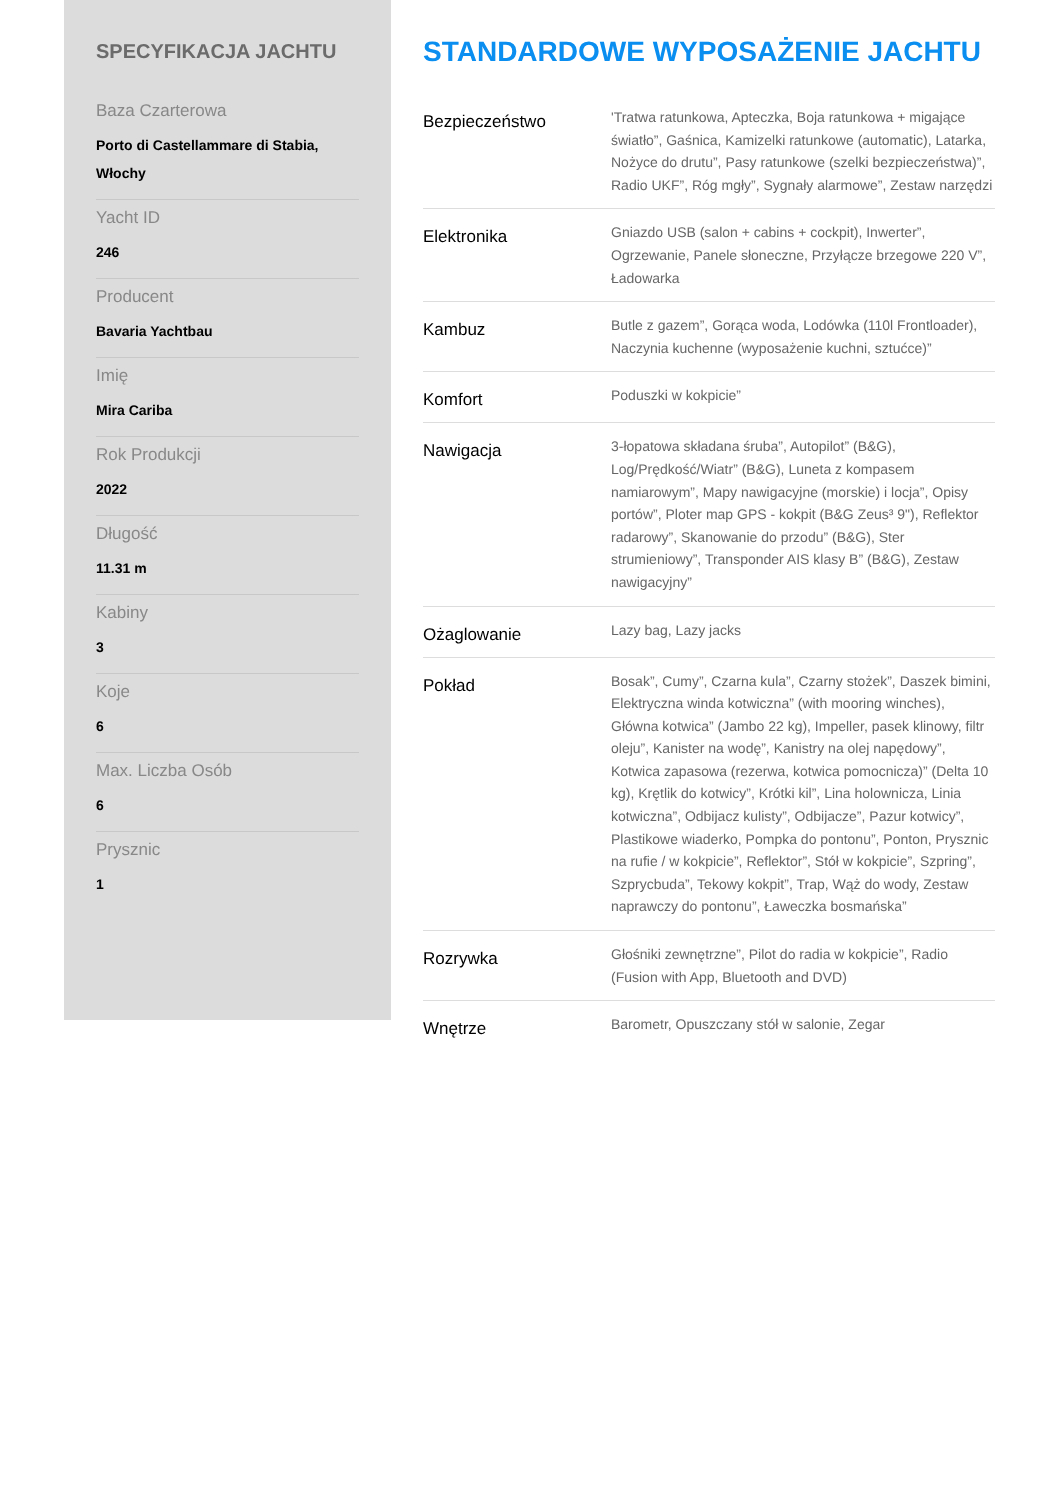SPECYFIKACJA JACHTU
Baza Czarterowa
Porto di Castellammare di Stabia, Włochy
Yacht ID
246
Producent
Bavaria Yachtbau
Imię
Mira Cariba
Rok Produkcji
2022
Długość
11.31 m
Kabiny
3
Koje
6
Max. Liczba Osób
6
Prysznic
1
STANDARDOWE WYPOSAŻENIE JACHTU
| Bezpieczeństwo | 'Tratwa ratunkowa, Apteczka, Boja ratunkowa + migające światło”, Gaśnica, Kamizelki ratunkowe (automatic), Latarka, Nożyce do drutu”, Pasy ratunkowe (szelki bezpieczeństwa)”, Radio UKF”, Róg mgły”, Sygnały alarmowe”, Zestaw narzędzi |
| Elektronika | Gniazdo USB (salon + cabins + cockpit), Inwerter”, Ogrzewanie, Panele słoneczne, Przyłącze brzegowe 220 V”, Ładowarka |
| Kambuz | Butle z gazem”, Gorąca woda, Lodówka (110l Frontloader), Naczynia kuchenne (wyposażenie kuchni, sztućce)” |
| Komfort | Poduszki w kokpicie” |
| Nawigacja | 3-łopatowa składana śruba”, Autopilot” (B&G), Log/Prędkość/Wiatr” (B&G), Luneta z kompasem namiarowym”, Mapy nawigacyjne (morskie) i locja”, Opisy portów”, Ploter map GPS - kokpit (B&G Zeus³ 9"), Reflektor radarowy”, Skanowanie do przodu” (B&G), Ster strumieniowy”, Transponder AIS klasy B” (B&G), Zestaw nawigacyjny” |
| Ożaglowanie | Lazy bag, Lazy jacks |
| Pokład | Bosak”, Cumy”, Czarna kula”, Czarny stożek”, Daszek bimini, Elektryczna winda kotwiczna” (with mooring winches), Główna kotwica” (Jambo 22 kg), Impeller, pasek klinowy, filtr oleju”, Kanister na wodę”, Kanistry na olej napędowy”, Kotwica zapasowa (rezerwa, kotwica pomocnicza)” (Delta 10 kg), Krętlik do kotwicy”, Krótki kil”, Lina holownicza, Linia kotwiczna”, Odbijacz kulisty”, Odbijacze”, Pazur kotwicy”, Plastikowe wiaderko, Pompka do pontonu”, Ponton, Prysznic na rufie / w kokpicie”, Reflektor”, Stół w kokpicie”, Szpring”, Szprycbuda”, Tekowy kokpit”, Trap, Wąż do wody, Zestaw naprawczy do pontonu”, Ławeczka bosmańska” |
| Rozrywka | Głośniki zewnętrzne”, Pilot do radia w kokpicie”, Radio (Fusion with App, Bluetooth and DVD) |
| Wnętrze | Barometr, Opuszczany stół w salonie, Zegar |